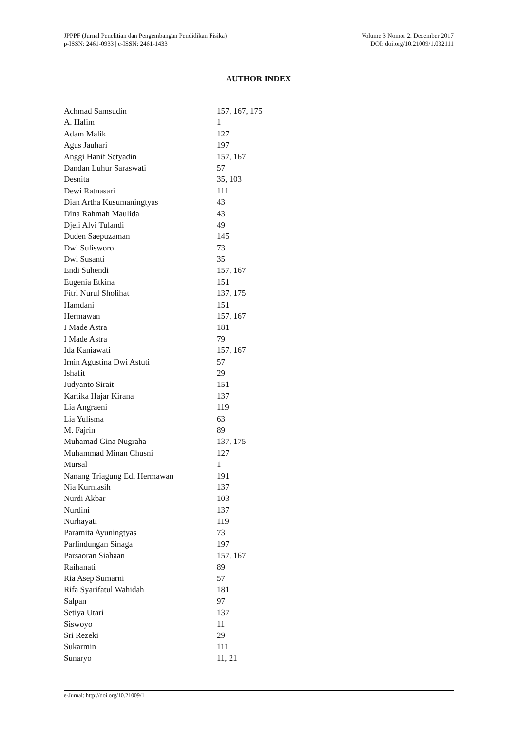JPPPF (Jurnal Penelitian dan Pengembangan Pendidikan Fisika)
p-ISSN: 2461-0933 | e-ISSN: 2461-1433
Volume 3 Nomor 2, December 2017
DOI: doi.org/10.21009/1.032111
AUTHOR INDEX
| Achmad Samsudin | 157, 167, 175 |
| A. Halim | 1 |
| Adam Malik | 127 |
| Agus Jauhari | 197 |
| Anggi Hanif Setyadin | 157, 167 |
| Dandan Luhur Saraswati | 57 |
| Desnita | 35, 103 |
| Dewi Ratnasari | 111 |
| Dian Artha Kusumaningtyas | 43 |
| Dina Rahmah Maulida | 43 |
| Djeli Alvi Tulandi | 49 |
| Duden Saepuzaman | 145 |
| Dwi Sulisworo | 73 |
| Dwi Susanti | 35 |
| Endi Suhendi | 157, 167 |
| Eugenia Etkina | 151 |
| Fitri Nurul Sholihat | 137, 175 |
| Hamdani | 151 |
| Hermawan | 157, 167 |
| I Made Astra | 181 |
| I Made Astra | 79 |
| Ida Kaniawati | 157, 167 |
| Irnin Agustina Dwi Astuti | 57 |
| Ishafit | 29 |
| Judyanto Sirait | 151 |
| Kartika Hajar Kirana | 137 |
| Lia Angraeni | 119 |
| Lia Yulisma | 63 |
| M. Fajrin | 89 |
| Muhamad Gina Nugraha | 137, 175 |
| Muhammad Minan Chusni | 127 |
| Mursal | 1 |
| Nanang Triagung Edi Hermawan | 191 |
| Nia Kurniasih | 137 |
| Nurdi Akbar | 103 |
| Nurdini | 137 |
| Nurhayati | 119 |
| Paramita Ayuningtyas | 73 |
| Parlindungan Sinaga | 197 |
| Parsaoran Siahaan | 157, 167 |
| Raihanati | 89 |
| Ria Asep Sumarni | 57 |
| Rifa Syarifatul Wahidah | 181 |
| Salpan | 97 |
| Setiya Utari | 137 |
| Siswoyo | 11 |
| Sri Rezeki | 29 |
| Sukarmin | 111 |
| Sunaryo | 11, 21 |
e-Jurnal: http://doi.org/10.21009/1